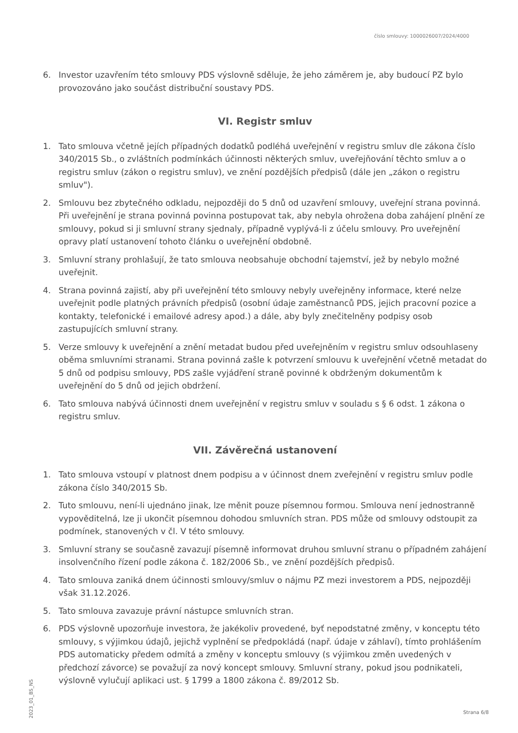číslo smlouvy: 1000026007/2024/4000
6. Investor uzavřením této smlouvy PDS výslovně sděluje, že jeho záměrem je, aby budoucí PZ bylo provozováno jako součást distribuční soustavy PDS.
VI. Registr smluv
1. Tato smlouva včetně jejích případných dodatků podléhá uveřejnění v registru smluv dle zákona číslo 340/2015 Sb., o zvláštních podmínkách účinnosti některých smluv, uveřejňování těchto smluv a o registru smluv (zákon o registru smluv), ve znění pozdějších předpisů (dále jen „zákon o registru smluv").
2. Smlouvu bez zbytečného odkladu, nejpozději do 5 dnů od uzavření smlouvy, uveřejní strana povinná. Při uveřejnění je strana povinná povinna postupovat tak, aby nebyla ohrožena doba zahájení plnění ze smlouvy, pokud si ji smluvní strany sjednaly, případně vyplývá-li z účelu smlouvy. Pro uveřejnění opravy platí ustanovení tohoto článku o uveřejnění obdobně.
3. Smluvní strany prohlašují, že tato smlouva neobsahuje obchodní tajemství, jež by nebylo možné uveřejnit.
4. Strana povinná zajistí, aby při uveřejnění této smlouvy nebyly uveřejněny informace, které nelze uveřejnit podle platných právních předpisů (osobní údaje zaměstnanců PDS, jejich pracovní pozice a kontakty, telefonické i emailové adresy apod.) a dále, aby byly znečitelněny podpisy osob zastupujících smluvní strany.
5. Verze smlouvy k uveřejnění a znění metadat budou před uveřejněním v registru smluv odsouhlaseny oběma smluvními stranami. Strana povinná zašle k potvrzení smlouvu k uveřejnění včetně metadat do 5 dnů od podpisu smlouvy, PDS zašle vyjádření straně povinné k obdrženým dokumentům k uveřejnění do 5 dnů od jejich obdržení.
6. Tato smlouva nabývá účinnosti dnem uveřejnění v registru smluv v souladu s § 6 odst. 1 zákona o registru smluv.
VII. Závěrečná ustanovení
1. Tato smlouva vstoupí v platnost dnem podpisu a v účinnost dnem zveřejnění v registru smluv podle zákona číslo 340/2015 Sb.
2. Tuto smlouvu, není-li ujednáno jinak, lze měnit pouze písemnou formou. Smlouva není jednostranně vypověditelná, lze ji ukončit písemnou dohodou smluvních stran. PDS může od smlouvy odstoupit za podmínek, stanovených v čl. V této smlouvy.
3. Smluvní strany se současně zavazují písemně informovat druhou smluvní stranu o případném zahájení insolvenčního řízení podle zákona č. 182/2006 Sb., ve znění pozdějších předpisů.
4. Tato smlouva zaniká dnem účinnosti smlouvy/smluv o nájmu PZ mezi investorem a PDS, nejpozději však 31.12.2026.
5. Tato smlouva zavazuje právní nástupce smluvních stran.
6. PDS výslovně upozorňuje investora, že jakékoliv provedené, byť nepodstatné změny, v konceptu této smlouvy, s výjimkou údajů, jejichž vyplnění se předpokládá (např. údaje v záhlaví), tímto prohlášením PDS automaticky předem odmítá a změny v konceptu smlouvy (s výjimkou změn uvedených v předchozí závorce) se považují za nový koncept smlouvy. Smluvní strany, pokud jsou podnikateli, výslovně vylučují aplikaci ust. § 1799 a 1800 zákona č. 89/2012 Sb.
2023_01_BS_NS
Strana 6/8